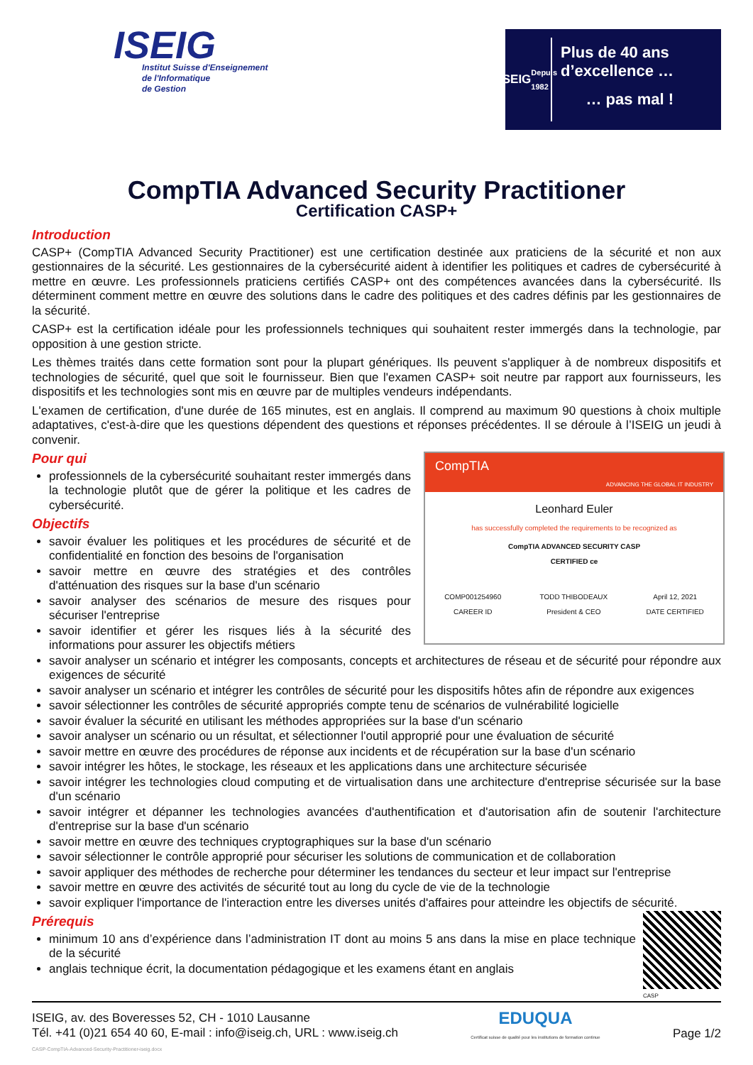ISEIG
Institut Suisse d'Enseignement
de l'Informatique
de Gestion
ISEIG
Depuis 1982
Plus de 40 ans
d’excellence …
… pas mal !
CompTIA Advanced Security Practitioner
Certification CASP+
Introduction
CASP+ (CompTIA Advanced Security Practitioner) est une certification destinée aux praticiens de la sécurité et non aux gestionnaires de la sécurité. Les gestionnaires de la cybersécurité aident à identifier les politiques et cadres de cybersécurité à mettre en œuvre. Les professionnels praticiens certifiés CASP+ ont des compétences avancées dans la cybersécurité. Ils déterminent comment mettre en œuvre des solutions dans le cadre des politiques et des cadres définis par les gestionnaires de la sécurité.
CASP+ est la certification idéale pour les professionnels techniques qui souhaitent rester immergés dans la technologie, par opposition à une gestion stricte.
Les thèmes traités dans cette formation sont pour la plupart génériques. Ils peuvent s'appliquer à de nombreux dispositifs et technologies de sécurité, quel que soit le fournisseur. Bien que l'examen CASP+ soit neutre par rapport aux fournisseurs, les dispositifs et les technologies sont mis en œuvre par de multiples vendeurs indépendants.
L'examen de certification, d'une durée de 165 minutes, est en anglais. Il comprend au maximum 90 questions à choix multiple adaptatives, c'est-à-dire que les questions dépendent des questions et réponses précédentes. Il se déroule à l’ISEIG un jeudi à convenir.
CompTIA
ADVANCING THE GLOBAL IT INDUSTRY
Leonhard Euler
has successfully completed the requirements to be recognized as
CompTIA ADVANCED SECURITY CASP
CERTIFIED ce
COMP001254960
CAREER ID TODD THIBODEAUX
President & CEO April 12, 2021
DATE CERTIFIED
Pour qui
professionnels de la cybersécurité souhaitant rester immergés dans la technologie plutôt que de gérer la politique et les cadres de cybersécurité.
Objectifs
savoir évaluer les politiques et les procédures de sécurité et de confidentialité en fonction des besoins de l'organisation
savoir mettre en œuvre des stratégies et des contrôles d'atténuation des risques sur la base d'un scénario
savoir analyser des scénarios de mesure des risques pour sécuriser l'entreprise
savoir identifier et gérer les risques liés à la sécurité des informations pour assurer les objectifs métiers
savoir analyser un scénario et intégrer les composants, concepts et architectures de réseau et de sécurité pour répondre aux exigences de sécurité
savoir analyser un scénario et intégrer les contrôles de sécurité pour les dispositifs hôtes afin de répondre aux exigences
savoir sélectionner les contrôles de sécurité appropriés compte tenu de scénarios de vulnérabilité logicielle
savoir évaluer la sécurité en utilisant les méthodes appropriées sur la base d'un scénario
savoir analyser un scénario ou un résultat, et sélectionner l'outil approprié pour une évaluation de sécurité
savoir mettre en œuvre des procédures de réponse aux incidents et de récupération sur la base d'un scénario
savoir intégrer les hôtes, le stockage, les réseaux et les applications dans une architecture sécurisée
savoir intégrer les technologies cloud computing et de virtualisation dans une architecture d'entreprise sécurisée sur la base d'un scénario
savoir intégrer et dépanner les technologies avancées d'authentification et d'autorisation afin de soutenir l'architecture d'entreprise sur la base d'un scénario
savoir mettre en œuvre des techniques cryptographiques sur la base d'un scénario
savoir sélectionner le contrôle approprié pour sécuriser les solutions de communication et de collaboration
savoir appliquer des méthodes de recherche pour déterminer les tendances du secteur et leur impact sur l'entreprise
savoir mettre en œuvre des activités de sécurité tout au long du cycle de vie de la technologie
savoir expliquer l'importance de l'interaction entre les diverses unités d'affaires pour atteindre les objectifs de sécurité.
Prérequis
minimum 10 ans d’expérience dans l’administration IT dont au moins 5 ans dans la mise en place technique de la sécurité
anglais technique écrit, la documentation pédagogique et les examens étant en anglais
CASP
ISEIG, av. des Boveresses 52, CH - 1010 Lausanne
Tél. +41 (0)21 654 40 60, E-mail : info@iseig.ch, URL : www.iseig.ch
CASP-CompTIA-Advanced-Security-Practitioner-iseig.docx
EDUQUA
Certificat suisse de qualité pour les institutions de formation continue
Page 1/2